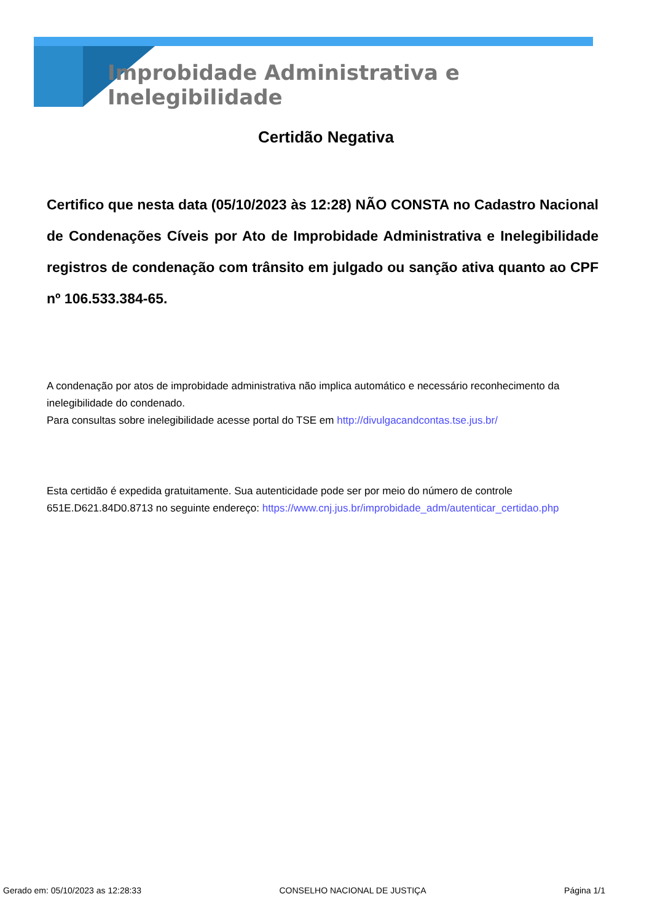Improbidade Administrativa e Inelegibilidade
Certidão Negativa
Certifico que nesta data (05/10/2023 às 12:28) NÃO CONSTA no Cadastro Nacional de Condenações Cíveis por Ato de Improbidade Administrativa e Inelegibilidade registros de condenação com trânsito em julgado ou sanção ativa quanto ao CPF nº 106.533.384-65.
A condenação por atos de improbidade administrativa não implica automático e necessário reconhecimento da inelegibilidade do condenado.
Para consultas sobre inelegibilidade acesse portal do TSE em http://divulgacandcontas.tse.jus.br/
Esta certidão é expedida gratuitamente. Sua autenticidade pode ser por meio do número de controle 651E.D621.84D0.8713 no seguinte endereço: https://www.cnj.jus.br/improbidade_adm/autenticar_certidao.php
Gerado em: 05/10/2023 as 12:28:33 CONSELHO NACIONAL DE JUSTIÇA Página 1/1